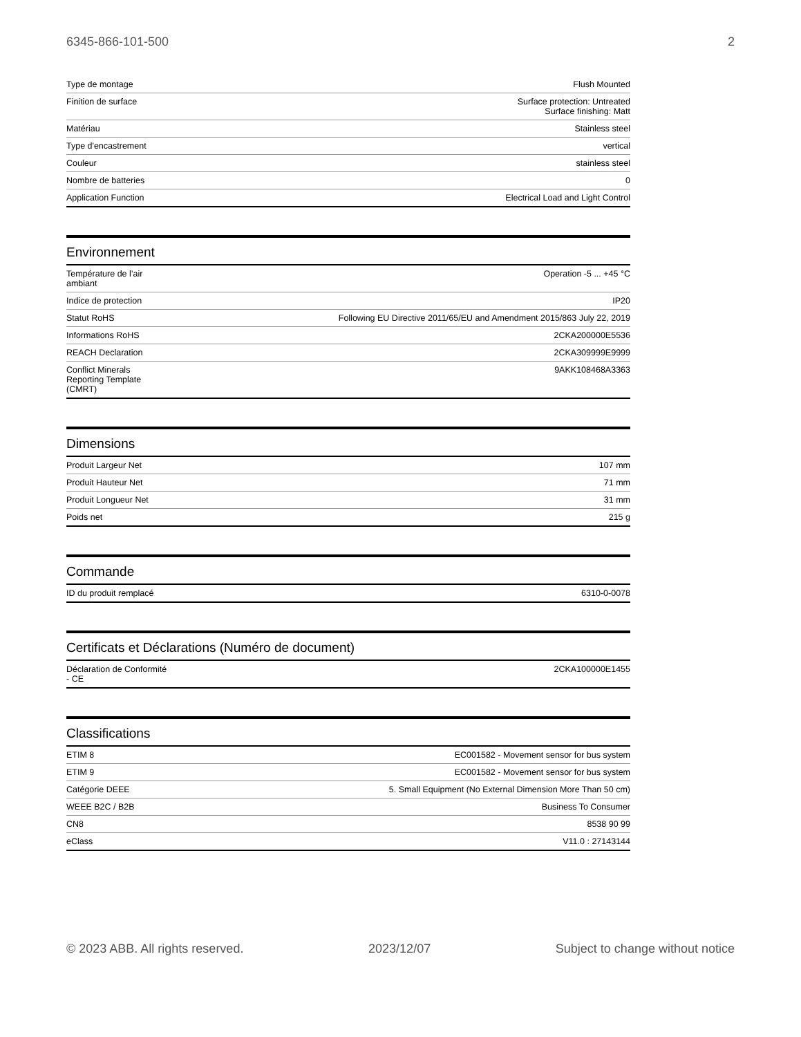6345-866-101-500 2
| Type de montage | Flush Mounted |
| Finition de surface | Surface protection: Untreated Surface finishing: Matt |
| Matériau | Stainless steel |
| Type d'encastrement | vertical |
| Couleur | stainless steel |
| Nombre de batteries | 0 |
| Application Function | Electrical Load and Light Control |
Environnement
| Température de l’air ambiant | Operation -5 ... +45 °C |
| Indice de protection | IP20 |
| Statut RoHS | Following EU Directive 2011/65/EU and Amendment 2015/863 July 22, 2019 |
| Informations RoHS | 2CKA200000E5536 |
| REACH Declaration | 2CKA309999E9999 |
| Conflict Minerals Reporting Template (CMRT) | 9AKK108468A3363 |
Dimensions
| Produit Largeur Net | 107 mm |
| Produit Hauteur Net | 71 mm |
| Produit Longueur Net | 31 mm |
| Poids net | 215 g |
Commande
| ID du produit remplacé | 6310-0-0078 |
Certificats et Déclarations (Numéro de document)
| Déclaration de Conformité - CE | 2CKA100000E1455 |
Classifications
| ETIM 8 | EC001582 - Movement sensor for bus system |
| ETIM 9 | EC001582 - Movement sensor for bus system |
| Catégorie DEEE | 5. Small Equipment (No External Dimension More Than 50 cm) |
| WEEE B2C / B2B | Business To Consumer |
| CN8 | 8538 90 99 |
| eClass | V11.0 : 27143144 |
© 2023 ABB. All rights reserved. 2023/12/07 Subject to change without notice